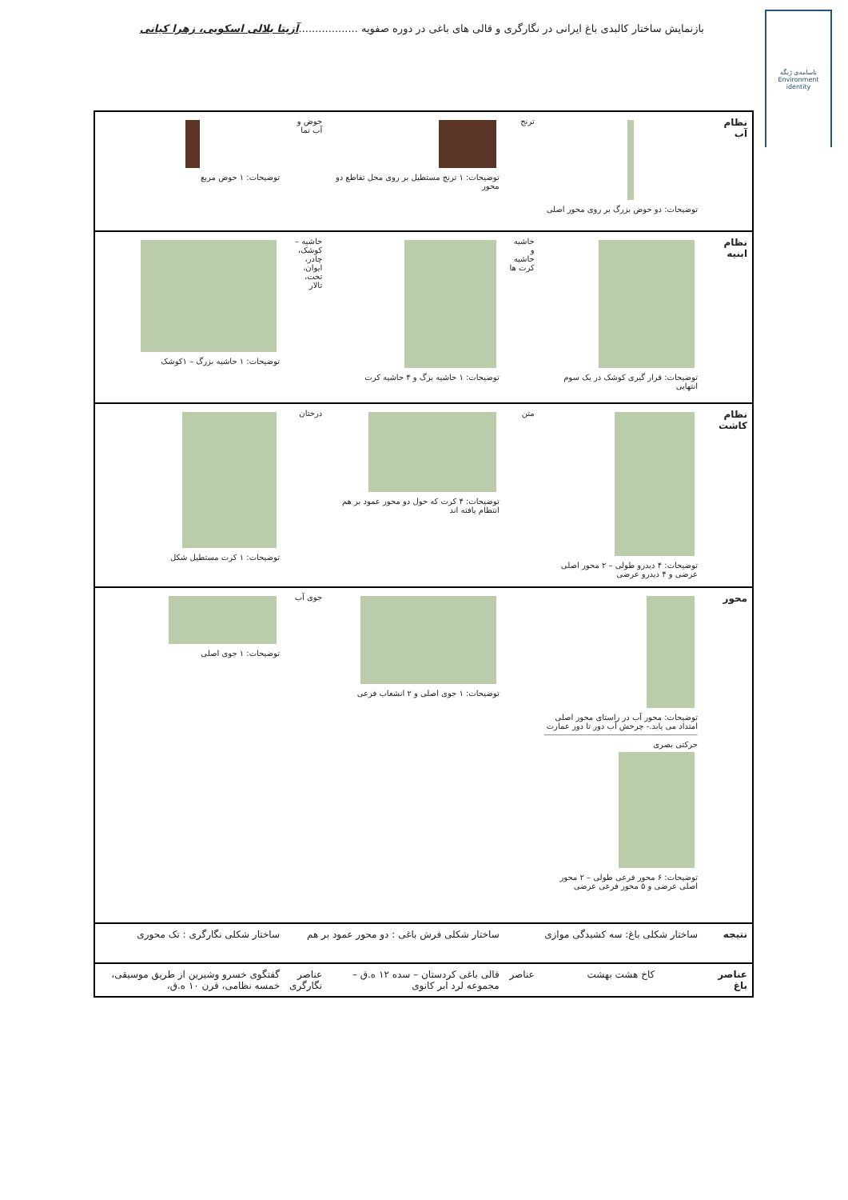ناسامه‌ی ژنگه
Environment
identity
بازنمایش ساختار کالبدی باغ ایرانی در نگارگری و قالی های باغی در دوره صفویه ..................آزیتا بلالی اسکویی، زهرا کیانی
| نظام آب | توضیحات: دو حوض بزرگ بر روی محور اصلی | ترنج | توضیحات: ۱ ترنج مستطیل بر روی محل تقاطع دو محور | حوض و آب نما | توضیحات: ۱ حوض مربع |
| نظام ابنیه | توضیحات: قرار گیری کوشک در یک سوم انتهایی | حاشیه و حاشیه کرت ها | توضیحات: ۱ حاشیه بزگ و ۴ حاشیه کرت | حاشیه – کوشک، چادر، ایوان، تخت، تالار | توضیحات: ۱ حاشیه بزرگ – ۱کوشک |
| نظام کاشت | توضیحات: ۴ دیدرو طولی – ۲ محور اصلی عرضی و ۴ دیدرو عرضی | متن | توضیحات: ۴ کرت که حول دو محور عمود بر هم انتظام یافته اند | درختان | توضیحات: ۱ کرت مستطیل شکل |
| محور | توضیحات: محور آب در راستای محور اصلی امتداد می یابد.- چرخش آب دور تا دور عمارت حرکتی بصری توضیحات: ۶ محور فرعی طولی – ۲ محور اصلی عرضی و ۵ محور فرعی عرضی | | توضیحات: ۱ جوی اصلی و ۲ انشعاب فرعی | جوی آب | توضیحات: ۱ جوی اصلی |
| نتیجه | ساختار شکلی باغ: سه کشیدگی موازی | | ساختار شکلی فرش باغی : دو محور عمود بر هم | | ساختار شکلی نگارگری : تک محوری |
| عناصر باغ | کاخ هشت بهشت | عناصر | قالی باغی کردستان – سده ۱۲ ه.ق – مجموعه لرد ابر کانوی | عناصر نگارگری | گفتگوی خسرو وشیرین از طریق موسیقی، خمسه نظامی، قرن ۱۰ ه.ق، |